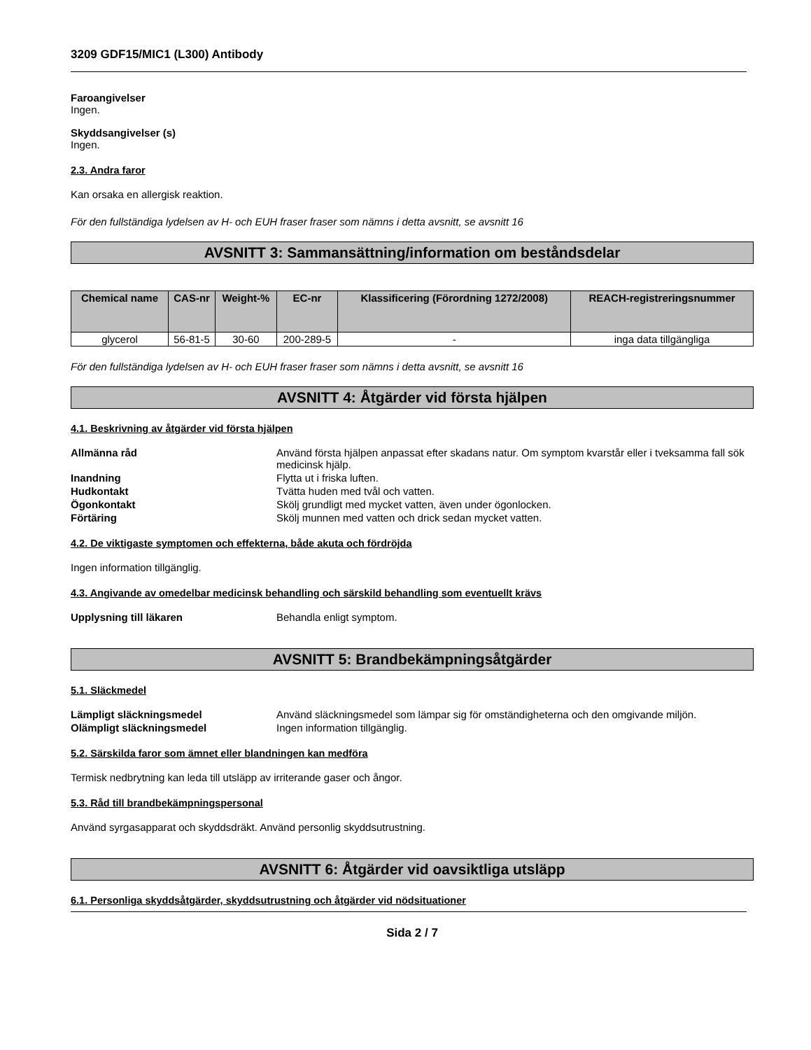3209 GDF15/MIC1 (L300) Antibody
Faroangivelser
Ingen.
Skyddsangivelser (s)
Ingen.
2.3. Andra faror
Kan orsaka en allergisk reaktion.
För den fullständiga lydelsen av H- och EUH fraser fraser som nämns i detta avsnitt, se avsnitt 16
AVSNITT 3: Sammansättning/information om beståndsdelar
| Chemical name | CAS-nr | Weight-% | EC-nr | Klassificering (Förordning 1272/2008) | REACH-registreringsnummer |
| --- | --- | --- | --- | --- | --- |
| glycerol | 56-81-5 | 30-60 | 200-289-5 | - | inga data tillgängliga |
För den fullständiga lydelsen av H- och EUH fraser fraser som nämns i detta avsnitt, se avsnitt 16
AVSNITT 4: Åtgärder vid första hjälpen
4.1. Beskrivning av åtgärder vid första hjälpen
Allmänna råd
Använd första hjälpen anpassat efter skadans natur. Om symptom kvarstår eller i tveksamma fall sök medicinsk hjälp.
Inandning
Flytta ut i friska luften.
Hudkontakt
Tvätta huden med tvål och vatten.
Ögonkontakt
Skölj grundligt med mycket vatten, även under ögonlocken.
Förtäring
Skölj munnen med vatten och drick sedan mycket vatten.
4.2. De viktigaste symptomen och effekterna, både akuta och fördröjda
Ingen information tillgänglig.
4.3. Angivande av omedelbar medicinsk behandling och särskild behandling som eventuellt krävs
Upplysning till läkaren
Behandla enligt symptom.
AVSNITT 5: Brandbekämpningsåtgärder
5.1. Släckmedel
Lämpligt släckningsmedel
Använd släckningsmedel som lämpar sig för omständigheterna och den omgivande miljön.
Olämpligt släckningsmedel
Ingen information tillgänglig.
5.2. Särskilda faror som ämnet eller blandningen kan medföra
Termisk nedbrytning kan leda till utsläpp av irriterande gaser och ångor.
5.3. Råd till brandbekämpningspersonal
Använd syrgasapparat och skyddsdräkt. Använd personlig skyddsutrustning.
AVSNITT 6: Åtgärder vid oavsiktliga utsläpp
6.1. Personliga skyddsåtgärder, skyddsutrustning och åtgärder vid nödsituationer
Sida 2 / 7